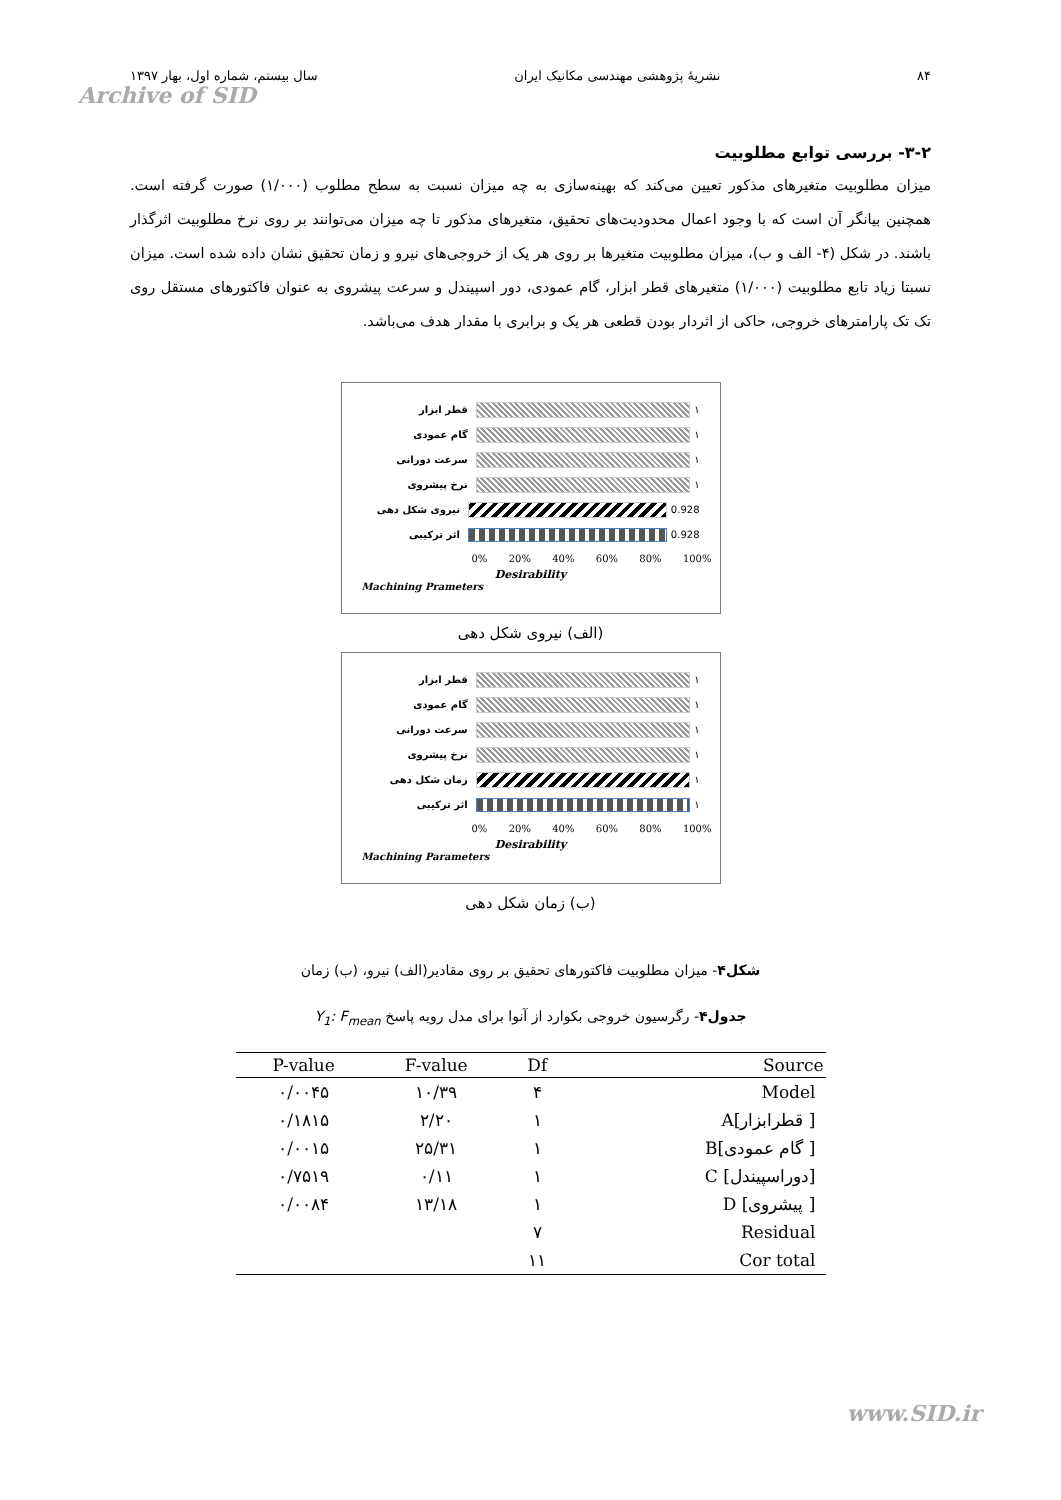۸۴ نشریهٔ پژوهشی مهندسی مکانیک ایران سال بیستم، شماره اول، بهار ۱۳۹۷
Archive of SID
۳-۲- بررسی توابع مطلوبیت
میزان مطلوبیت متغیرهای مذکور تعیین می‌کند که بهینه‌سازی به چه میزان نسبت به سطح مطلوب (۱/۰۰۰) صورت گرفته است. همچنین بیانگر آن است که با وجود اعمال محدودیت‌های تحقیق، متغیرهای مذکور تا چه میزان می‌توانند بر روی نرخ مطلوبیت اثرگذار باشند. در شکل (۴- الف و ب)، میزان مطلوبیت متغیرها بر روی هر یک از خروجی‌های نیرو و زمان تحقیق نشان داده شده است. میزان نسبتا زیاد تابع مطلوبیت (۱/۰۰۰) متغیرهای قطر ابزار، گام عمودی، دور اسپیندل و سرعت پیشروی به عنوان فاکتورهای مستقل روی تک تک پارامترهای خروجی، حاکی از اثردار بودن قطعی هر یک و برابری با مقدار هدف می‌باشد.
قطر ابزار ۱
گام عمودی ۱
سرعت دورانی ۱
نرخ پیشروی ۱
نیروی شکل دهی 0.928
اثر ترکیبی 0.928
0% 20% 40% 60% 80% 100%
Desirability
Machining Prameters
(الف) نیروی شکل دهی
قطر ابزار ۱
گام عمودی ۱
سرعت دورانی ۱
نرخ پیشروی ۱
زمان شکل دهی ۱
اثر ترکیبی ۱
0% 20% 40% 60% 80% 100%
Desirability
Machining Parameters
(ب) زمان شکل دهی
شکل۴- میزان مطلوبیت فاکتورهای تحقیق بر روی مقادیر(الف) نیرو، (ب) زمان
جدول۴- رگرسیون خروجی بکوارد از آنوا برای مدل رویه پاسخ Y<sub>1</sub>: F<sub>mean</sub>
| P-value | F-value | Df | Source |
| --- | --- | --- | --- |
| ۰/۰۰۴۵ | ۱۰/۳۹ | ۴ | Model |
| ۰/۱۸۱۵ | ۲/۲۰ | ۱ | A[قطرابزار ] |
| ۰/۰۰۱۵ | ۲۵/۳۱ | ۱ | B[گام عمودی ] |
| ۰/۷۵۱۹ | ۰/۱۱ | ۱ | C [دوراسپیندل] |
| ۰/۰۰۸۴ | ۱۳/۱۸ | ۱ | D [پیشروی ] |
| | | ۷ | Residual |
| | | ۱۱ | Cor total |
www.SID.ir